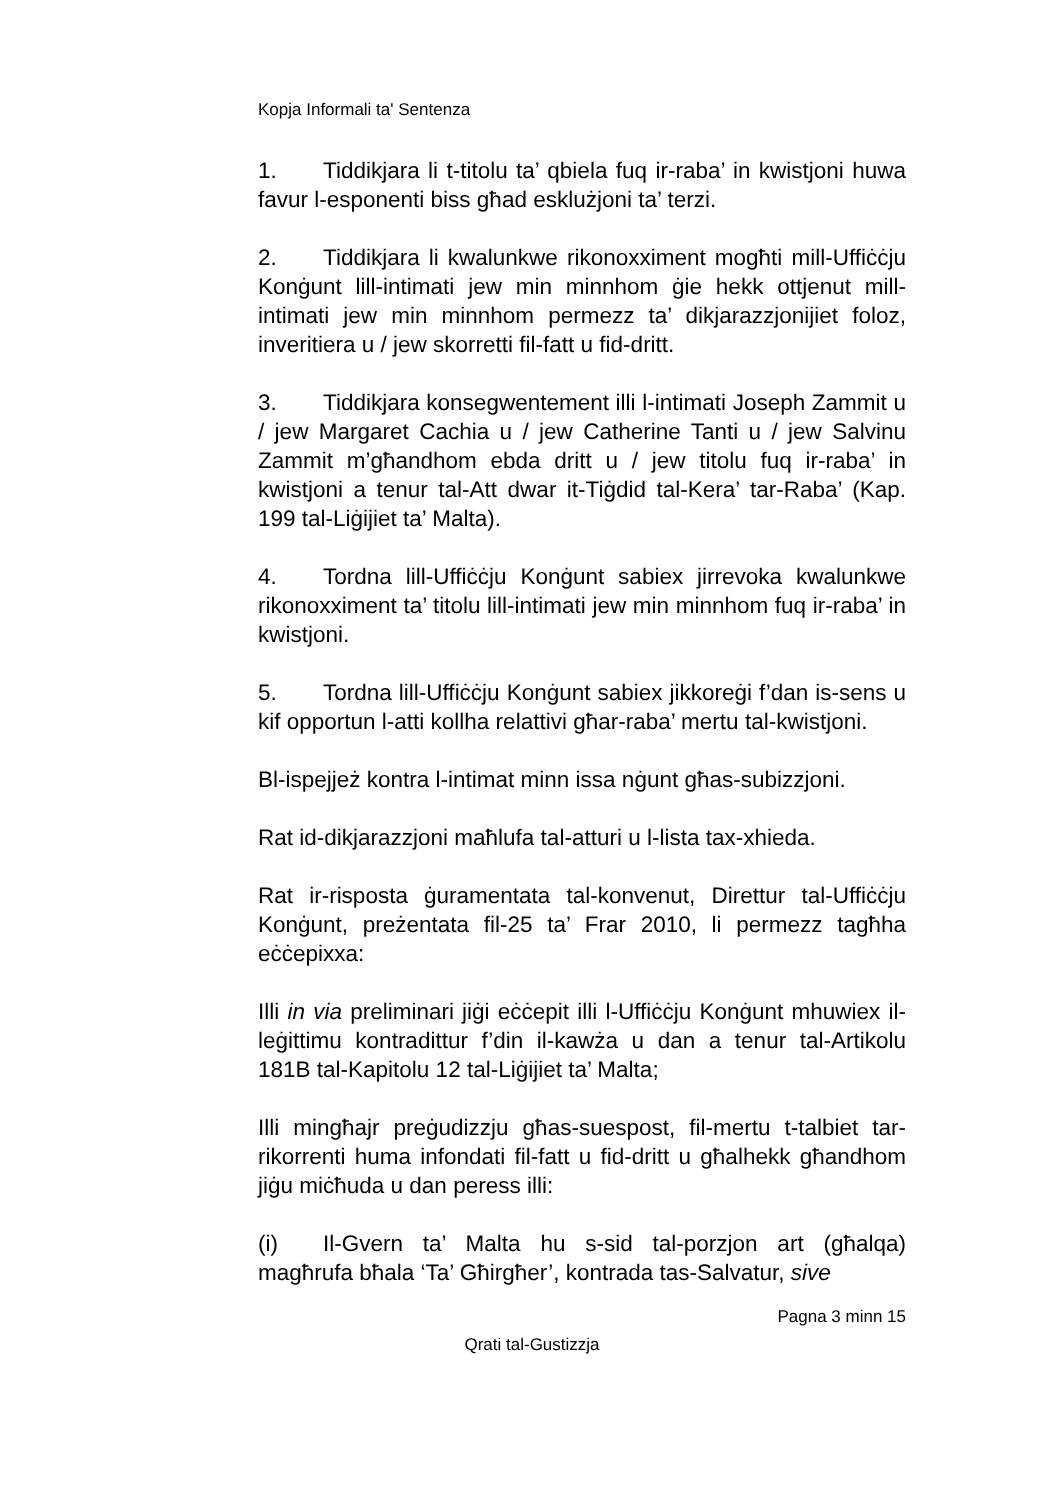Kopja Informali ta' Sentenza
1. Tiddikjara li t-titolu ta’ qbiela fuq ir-raba’ in kwistjoni huwa favur l-esponenti biss għad esklużjoni ta’ terzi.
2. Tiddikjara li kwalunkwe rikonoxximent mogħti mill-Uffiċċju Konġunt lill-intimati jew min minnhom ġie hekk ottjenut mill-intimati jew min minnhom permezz ta’ dikjarazzjonijiet foloz, inveritiera u / jew skorretti fil-fatt u fid-dritt.
3. Tiddikjara konsegwentement illi l-intimati Joseph Zammit u / jew Margaret Cachia u / jew Catherine Tanti u / jew Salvinu Zammit m’għandhom ebda dritt u / jew titolu fuq ir-raba’ in kwistjoni a tenur tal-Att dwar it-Tiġdid tal-Kera’ tar-Raba’ (Kap. 199 tal-Liġijiet ta’ Malta).
4. Tordna lill-Uffiċċju Konġunt sabiex jirrevoka kwalunkwe rikonoxximent ta’ titolu lill-intimati jew min minnhom fuq ir-raba’ in kwistjoni.
5. Tordna lill-Uffiċċju Konġunt sabiex jikkoreġi f’dan is-sens u kif opportun l-atti kollha relattivi għar-raba’ mertu tal-kwistjoni.
Bl-ispejjeż kontra l-intimat minn issa nġunt għas-subizzjoni.
Rat id-dikjarazzjoni maħlufa tal-atturi u l-lista tax-xhieda.
Rat ir-risposta ġuramentata tal-konvenut, Direttur tal-Uffiċċju Konġunt, preżentata fil-25 ta’ Frar 2010, li permezz tagħha eċċepixxa:
Illi in via preliminari jiġi eċċepit illi l-Uffiċċju Konġunt mhuwiex il-leġittimu kontradittur f’din il-kawża u dan a tenur tal-Artikolu 181B tal-Kapitolu 12 tal-Liġijiet ta’ Malta;
Illi mingħajr preġudizzju għas-suespost, fil-mertu t-talbiet tar-rikorrenti huma infondati fil-fatt u fid-dritt u għalhekk għandhom jiġu miċħuda u dan peress illi:
(i) Il-Gvern ta’ Malta hu s-sid tal-porzjon art (għalqa) magħrufa bħala ‘Ta’ Għirgħer’, kontrada tas-Salvatur, sive
Pagna 3 minn 15
Qrati tal-Gustizzja